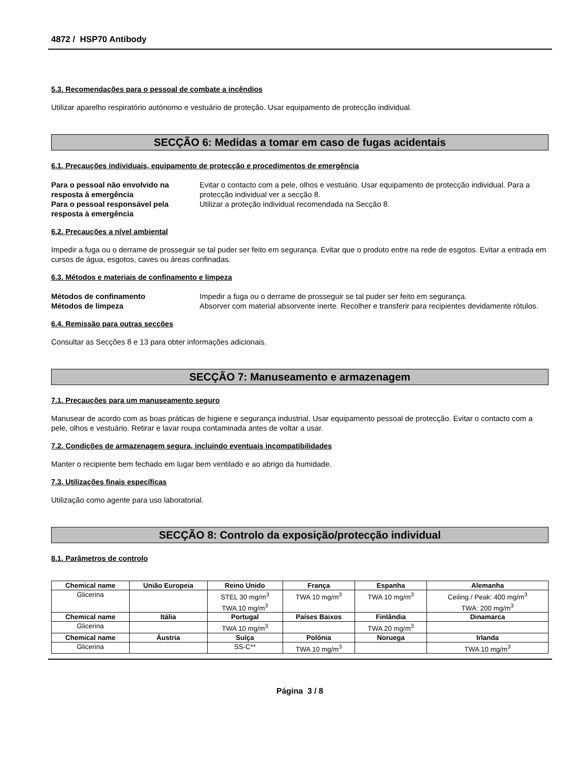4872 / HSP70 Antibody
5.3. Recomendações para o pessoal de combate a incêndios
Utilizar aparelho respiratório autónomo e vestuário de proteção. Usar equipamento de protecção individual.
SECÇÃO 6: Medidas a tomar em caso de fugas acidentais
6.1. Precauções individuais, equipamento de protecção e procedimentos de emergência
Para o pessoal não envolvido na resposta à emergência Evitar o contacto com a pele, olhos e vestuário. Usar equipamento de protecção individual. Para a protecção individual ver a secção 8. Para o pessoal responsável pela resposta à emergência Utilizar a proteção individual recomendada na Secção 8.
6.2. Precauções a nível ambiental
Impedir a fuga ou o derrame de prosseguir se tal puder ser feito em segurança. Evitar que o produto entre na rede de esgotos. Evitar a entrada em cursos de água, esgotos, caves ou áreas confinadas.
6.3. Métodos e materiais de confinamento e limpeza
Métodos de confinamento Impedir a fuga ou o derrame de prosseguir se tal puder ser feito em segurança. Métodos de limpeza Absorver com material absorvente inerte. Recolher e transferir para recipientes devidamente rótulos.
6.4. Remissão para outras secções
Consultar as Secções 8 e 13 para obter informações adicionais.
SECÇÃO 7: Manuseamento e armazenagem
7.1. Precauções para um manuseamento seguro
Manusear de acordo com as boas práticas de higiene e segurança industrial. Usar equipamento pessoal de protecção. Evitar o contacto com a pele, olhos e vestuário. Retirar e lavar roupa contaminada antes de voltar a usar.
7.2. Condições de armazenagem segura, incluindo eventuais incompatibilidades
Manter o recipiente bem fechado em lugar bem ventilado e ao abrigo da humidade.
7.3. Utilizações finais específicas
Utilização como agente para uso laboratorial.
SECÇÃO 8: Controlo da exposição/protecção individual
8.1. Parâmetros de controlo
| Chemical name | União Europeia | Reino Unido | França | Espanha | Alemanha |
| --- | --- | --- | --- | --- | --- |
| Glicerina | | STEL 30 mg/m<sup>3</sup> TWA 10 mg/m<sup>3</sup> | TWA 10 mg/m<sup>3</sup> | TWA 10 mg/m<sup>3</sup> | Ceiling / Peak: 400 mg/m<sup>3</sup> TWA: 200 mg/m<sup>3</sup> |
| Chemical name | Itália | Portugal | Países Baixos | Finlândia | Dinamarca |
| Glicerina | | TWA 10 mg/m<sup>3</sup> | | TWA 20 mg/m<sup>3</sup> | |
| Chemical name | Áustria | Suíça | Polónia | Noruega | Irlanda |
| Glicerina | | SS-C** | TWA 10 mg/m<sup>3</sup> | | TWA 10 mg/m<sup>3</sup> |
Página 3 / 8